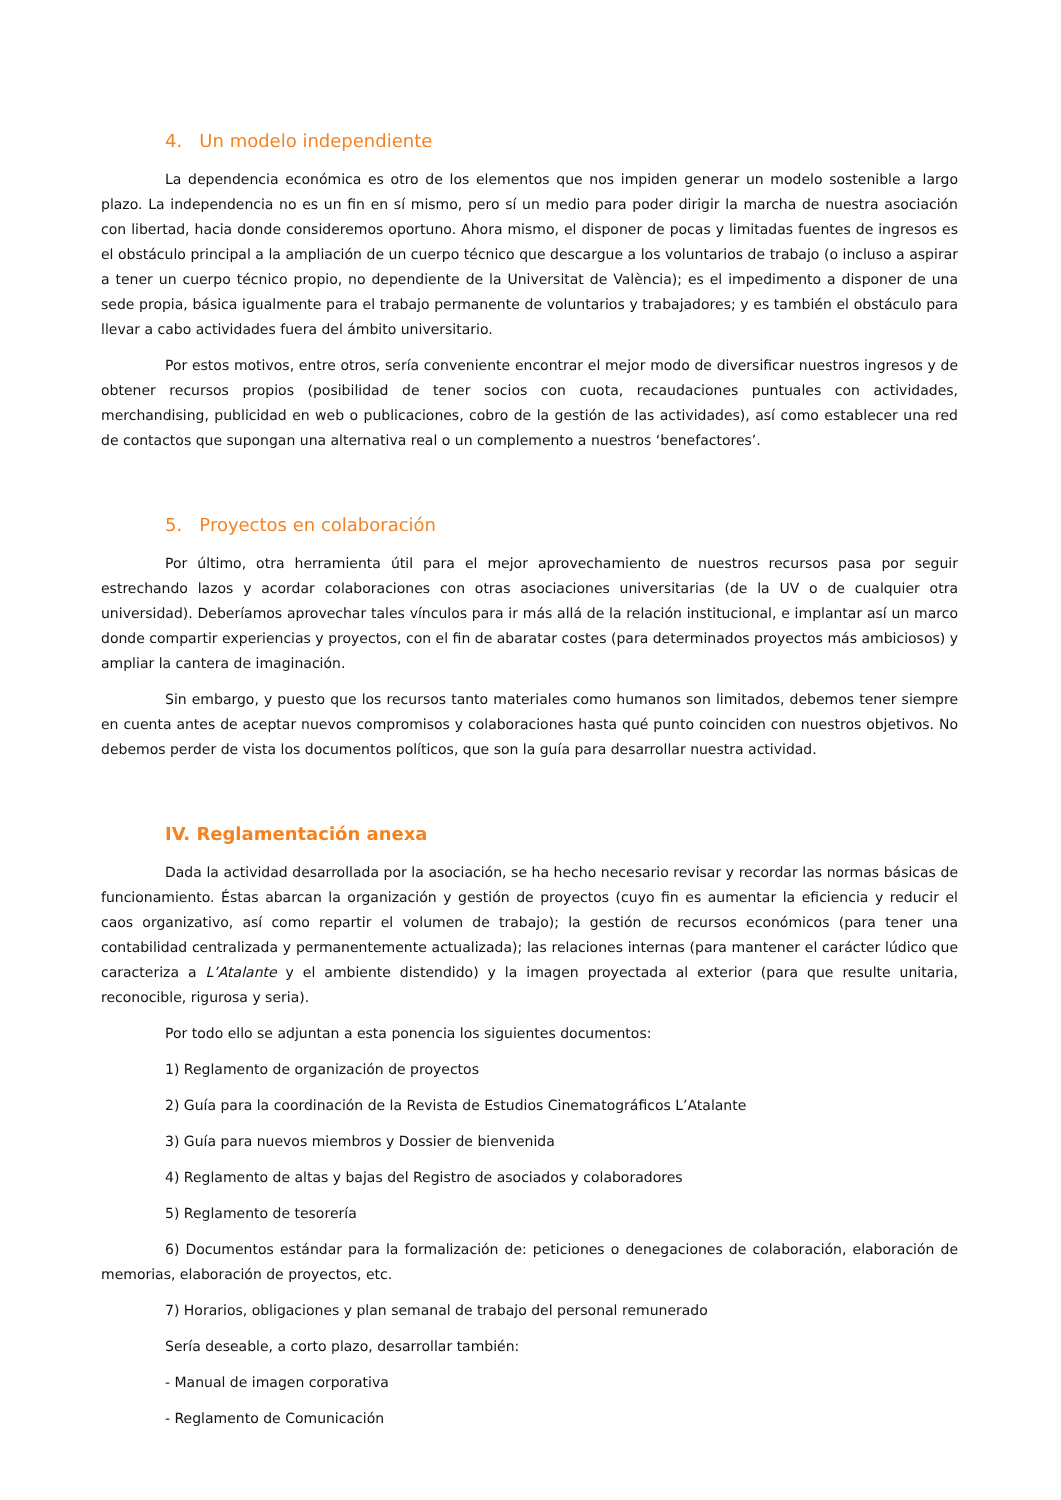4. Un modelo independiente
La dependencia económica es otro de los elementos que nos impiden generar un modelo sostenible a largo plazo. La independencia no es un fin en sí mismo, pero sí un medio para poder dirigir la marcha de nuestra asociación con libertad, hacia donde consideremos oportuno. Ahora mismo, el disponer de pocas y limitadas fuentes de ingresos es el obstáculo principal a la ampliación de un cuerpo técnico que descargue a los voluntarios de trabajo (o incluso a aspirar a tener un cuerpo técnico propio, no dependiente de la Universitat de València); es el impedimento a disponer de una sede propia, básica igualmente para el trabajo permanente de voluntarios y trabajadores; y es también el obstáculo para llevar a cabo actividades fuera del ámbito universitario.
Por estos motivos, entre otros, sería conveniente encontrar el mejor modo de diversificar nuestros ingresos y de obtener recursos propios (posibilidad de tener socios con cuota, recaudaciones puntuales con actividades, merchandising, publicidad en web o publicaciones, cobro de la gestión de las actividades), así como establecer una red de contactos que supongan una alternativa real o un complemento a nuestros ‘benefactores’.
5. Proyectos en colaboración
Por último, otra herramienta útil para el mejor aprovechamiento de nuestros recursos pasa por seguir estrechando lazos y acordar colaboraciones con otras asociaciones universitarias (de la UV o de cualquier otra universidad). Deberíamos aprovechar tales vínculos para ir más allá de la relación institucional, e implantar así un marco donde compartir experiencias y proyectos, con el fin de abaratar costes (para determinados proyectos más ambiciosos) y ampliar la cantera de imaginación.
Sin embargo, y puesto que los recursos tanto materiales como humanos son limitados, debemos tener siempre en cuenta antes de aceptar nuevos compromisos y colaboraciones hasta qué punto coinciden con nuestros objetivos. No debemos perder de vista los documentos políticos, que son la guía para desarrollar nuestra actividad.
IV. Reglamentación anexa
Dada la actividad desarrollada por la asociación, se ha hecho necesario revisar y recordar las normas básicas de funcionamiento. Éstas abarcan la organización y gestión de proyectos (cuyo fin es aumentar la eficiencia y reducir el caos organizativo, así como repartir el volumen de trabajo); la gestión de recursos económicos (para tener una contabilidad centralizada y permanentemente actualizada); las relaciones internas (para mantener el carácter lúdico que caracteriza a L’Atalante y el ambiente distendido) y la imagen proyectada al exterior (para que resulte unitaria, reconocible, rigurosa y seria).
Por todo ello se adjuntan a esta ponencia los siguientes documentos:
1) Reglamento de organización de proyectos
2) Guía para la coordinación de la Revista de Estudios Cinematográficos L’Atalante
3) Guía para nuevos miembros y Dossier de bienvenida
4) Reglamento de altas y bajas del Registro de asociados y colaboradores
5) Reglamento de tesorería
6) Documentos estándar para la formalización de: peticiones o denegaciones de colaboración, elaboración de memorias, elaboración de proyectos, etc.
7) Horarios, obligaciones y plan semanal de trabajo del personal remunerado
Sería deseable, a corto plazo, desarrollar también:
- Manual de imagen corporativa
- Reglamento de Comunicación